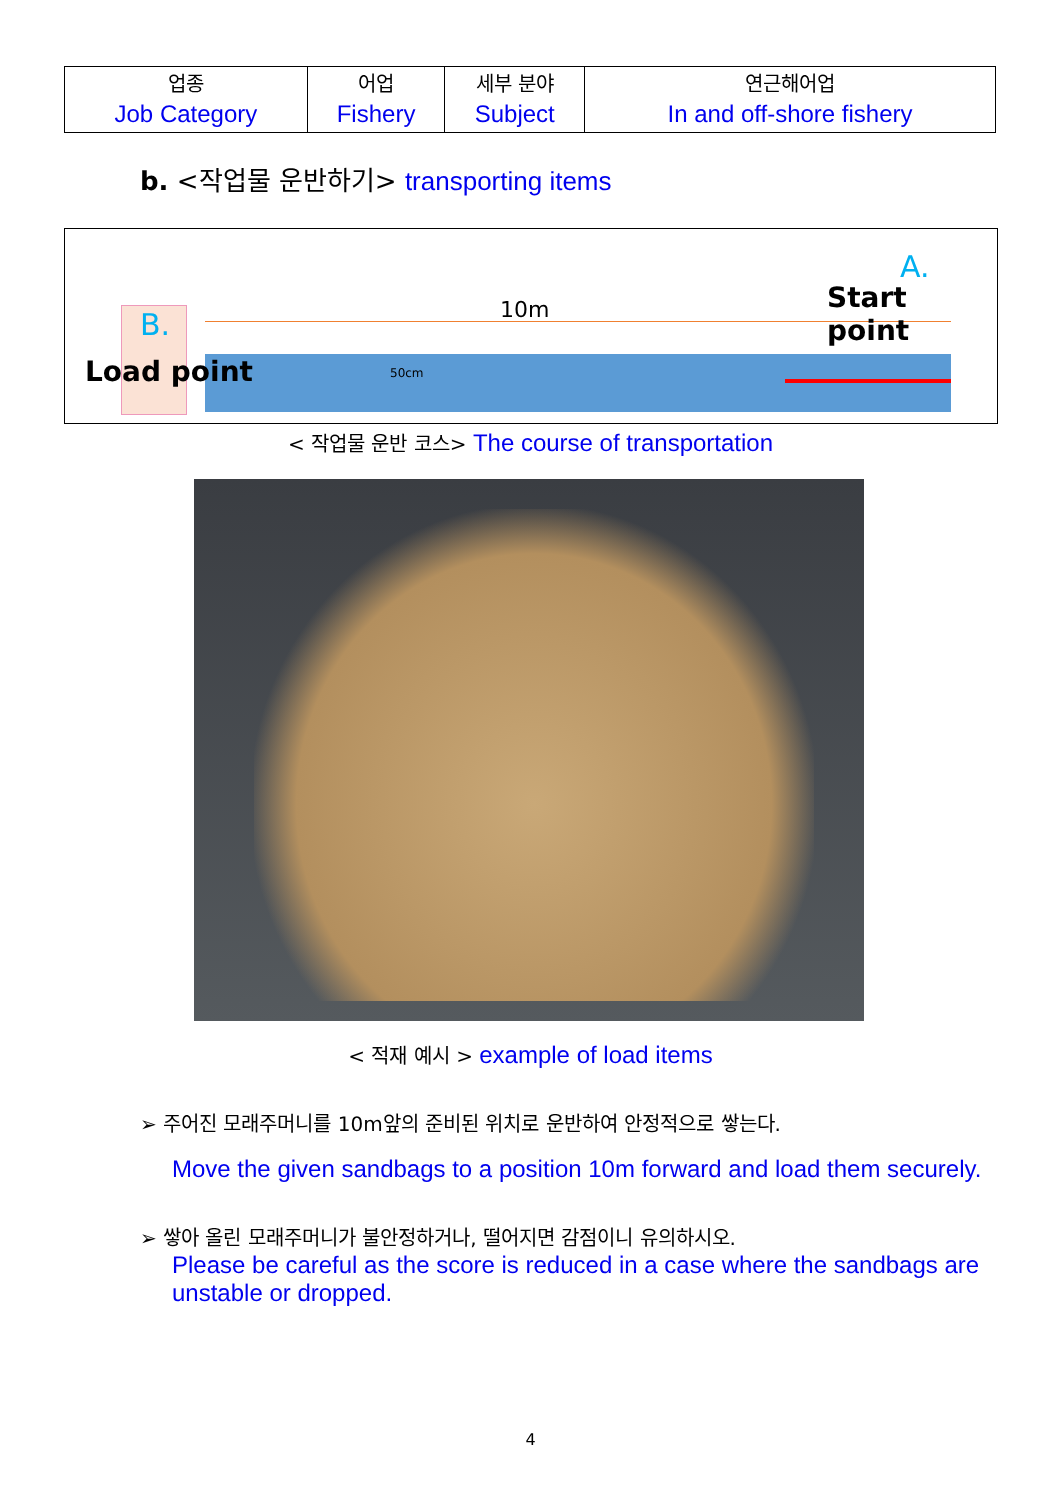| 업종 Job Category | 어업 Fishery | 세부 분야 Subject | 연근해어업 In and off-shore fishery |
b. <작업물 운반하기> transporting items
B.
Load point
10m
50cm
A.
Start point
< 작업물 운반 코스> The course of transportation
< 적재 예시 > example of load items
➢ 주어진 모래주머니를 10m앞의 준비된 위치로 운반하여 안정적으로 쌓는다.
Move the given sandbags to a position 10m forward and load them securely.
➢ 쌓아 올린 모래주머니가 불안정하거나, 떨어지면 감점이니 유의하시오.
Please be careful as the score is reduced in a case where the sandbags are unstable or dropped.
4